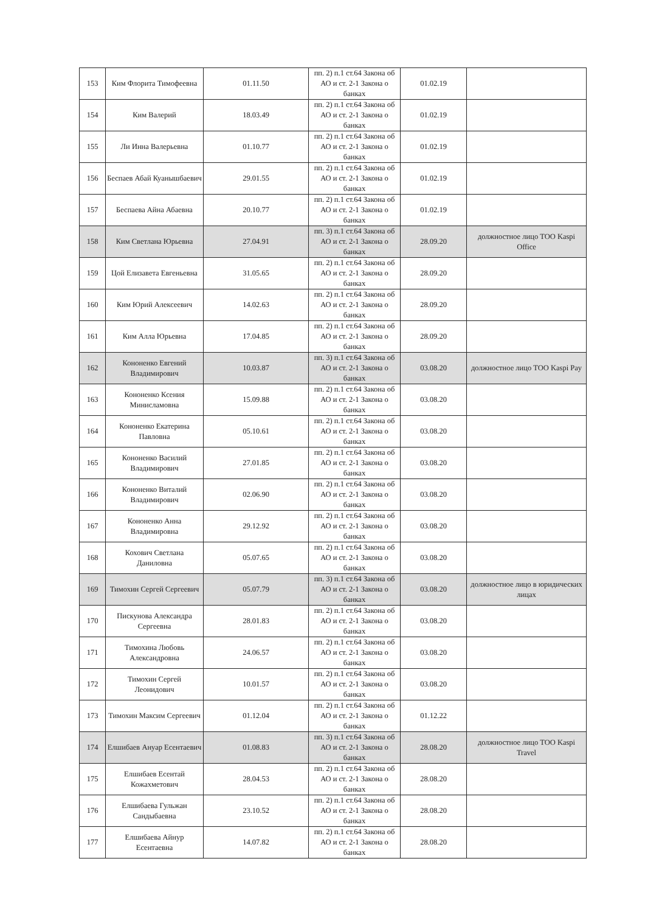| 153 | Ким Флорита Тимофеевна | 01.11.50 | пп. 2) п.1 ст.64 Закона об АО и ст. 2-1 Закона о банках | 01.02.19 | |
| 154 | Ким Валерий | 18.03.49 | пп. 2) п.1 ст.64 Закона об АО и ст. 2-1 Закона о банках | 01.02.19 | |
| 155 | Ли Инна Валерьевна | 01.10.77 | пп. 2) п.1 ст.64 Закона об АО и ст. 2-1 Закона о банках | 01.02.19 | |
| 156 | Беспаев Абай Куанышбаевич | 29.01.55 | пп. 2) п.1 ст.64 Закона об АО и ст. 2-1 Закона о банках | 01.02.19 | |
| 157 | Беспаева Айна Абаевна | 20.10.77 | пп. 2) п.1 ст.64 Закона об АО и ст. 2-1 Закона о банках | 01.02.19 | |
| 158 | Ким Светлана Юрьевна | 27.04.91 | пп. 3) п.1 ст.64 Закона об АО и ст. 2-1 Закона о банках | 28.09.20 | должностное лицо ТОО Kaspi Office |
| 159 | Цой Елизавета Евгеньевна | 31.05.65 | пп. 2) п.1 ст.64 Закона об АО и ст. 2-1 Закона о банках | 28.09.20 | |
| 160 | Ким Юрий Алексеевич | 14.02.63 | пп. 2) п.1 ст.64 Закона об АО и ст. 2-1 Закона о банках | 28.09.20 | |
| 161 | Ким Алла Юрьевна | 17.04.85 | пп. 2) п.1 ст.64 Закона об АО и ст. 2-1 Закона о банках | 28.09.20 | |
| 162 | Кононенко Евгений Владимирович | 10.03.87 | пп. 3) п.1 ст.64 Закона об АО и ст. 2-1 Закона о банках | 03.08.20 | должностное лицо ТОО Kaspi Pay |
| 163 | Кононенко Ксения Минисламовна | 15.09.88 | пп. 2) п.1 ст.64 Закона об АО и ст. 2-1 Закона о банках | 03.08.20 | |
| 164 | Кононенко Екатерина Павловна | 05.10.61 | пп. 2) п.1 ст.64 Закона об АО и ст. 2-1 Закона о банках | 03.08.20 | |
| 165 | Кононенко Василий Владимирович | 27.01.85 | пп. 2) п.1 ст.64 Закона об АО и ст. 2-1 Закона о банках | 03.08.20 | |
| 166 | Кононенко Виталий Владимирович | 02.06.90 | пп. 2) п.1 ст.64 Закона об АО и ст. 2-1 Закона о банках | 03.08.20 | |
| 167 | Кононенко Анна Владимировна | 29.12.92 | пп. 2) п.1 ст.64 Закона об АО и ст. 2-1 Закона о банках | 03.08.20 | |
| 168 | Кохович Светлана Даниловна | 05.07.65 | пп. 2) п.1 ст.64 Закона об АО и ст. 2-1 Закона о банках | 03.08.20 | |
| 169 | Тимохин Сергей Сергеевич | 05.07.79 | пп. 3) п.1 ст.64 Закона об АО и ст. 2-1 Закона о банках | 03.08.20 | должностное лицо в юридических лицах |
| 170 | Пискунова Александра Сергеевна | 28.01.83 | пп. 2) п.1 ст.64 Закона об АО и ст. 2-1 Закона о банках | 03.08.20 | |
| 171 | Тимохина Любовь Александровна | 24.06.57 | пп. 2) п.1 ст.64 Закона об АО и ст. 2-1 Закона о банках | 03.08.20 | |
| 172 | Тимохин Сергей Леонидович | 10.01.57 | пп. 2) п.1 ст.64 Закона об АО и ст. 2-1 Закона о банках | 03.08.20 | |
| 173 | Тимохин Максим Сергеевич | 01.12.04 | пп. 2) п.1 ст.64 Закона об АО и ст. 2-1 Закона о банках | 01.12.22 | |
| 174 | Елшибаев Ануар Есентаевич | 01.08.83 | пп. 3) п.1 ст.64 Закона об АО и ст. 2-1 Закона о банках | 28.08.20 | должностное лицо ТОО Kaspi Travel |
| 175 | Елшибаев Есентай Кожахметович | 28.04.53 | пп. 2) п.1 ст.64 Закона об АО и ст. 2-1 Закона о банках | 28.08.20 | |
| 176 | Елшибаева Гульжан Сандыбаевна | 23.10.52 | пп. 2) п.1 ст.64 Закона об АО и ст. 2-1 Закона о банках | 28.08.20 | |
| 177 | Елшибаева Айнур Есентаевна | 14.07.82 | пп. 2) п.1 ст.64 Закона об АО и ст. 2-1 Закона о банках | 28.08.20 | |